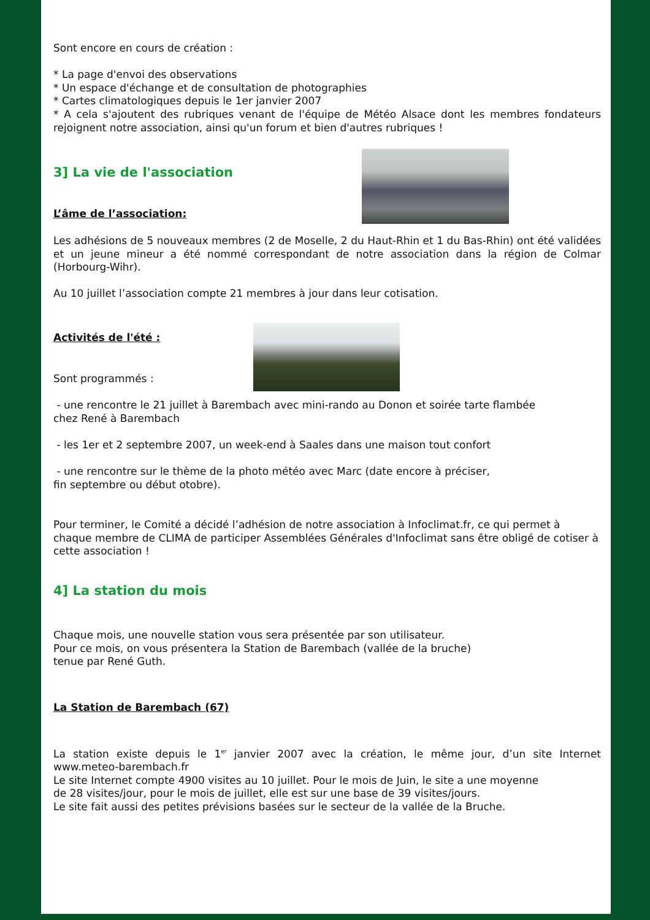Sont encore en cours de création :
* La page d'envoi des observations
* Un espace d'échange et de consultation de photographies
* Cartes climatologiques depuis le 1er janvier 2007
* A cela s'ajoutent des rubriques venant de l'équipe de Météo Alsace dont les membres fondateurs rejoignent notre association, ainsi qu'un forum et bien d'autres rubriques !
3] La vie de l'association
L’âme de l’association:
Les adhésions de 5 nouveaux membres (2 de Moselle, 2 du Haut-Rhin et 1 du Bas-Rhin) ont été validées et un jeune mineur a été nommé correspondant de notre association dans la région de Colmar (Horbourg-Wihr).
Au 10 juillet l’association compte 21 membres à jour dans leur cotisation.
Activités de l'été :
Sont programmés :
- une rencontre le 21 juillet à Barembach avec mini-rando au Donon et soirée tarte flambée
chez René à Barembach
- les 1er et 2 septembre 2007, un week-end à Saales dans une maison tout confort
- une rencontre sur le thème de la photo météo avec Marc (date encore à préciser,
fin septembre ou début otobre).
Pour terminer, le Comité a décidé l’adhésion de notre association à Infoclimat.fr, ce qui permet à chaque membre de CLIMA de participer Assemblées Générales d'Infoclimat sans être obligé de cotiser à cette association !
4] La station du mois
Chaque mois, une nouvelle station vous sera présentée par son utilisateur.
Pour ce mois, on vous présentera la Station de Barembach (vallée de la bruche)
tenue par René Guth.
La Station de Barembach (67)
La station existe depuis le 1<sup>er</sup> janvier 2007 avec la création, le même jour, d’un site Internet www.meteo-barembach.fr
Le site Internet compte 4900 visites au 10 juillet. Pour le mois de Juin, le site a une moyenne
de 28 visites/jour, pour le mois de juillet, elle est sur une base de 39 visites/jours.
Le site fait aussi des petites prévisions basées sur le secteur de la vallée de la Bruche.